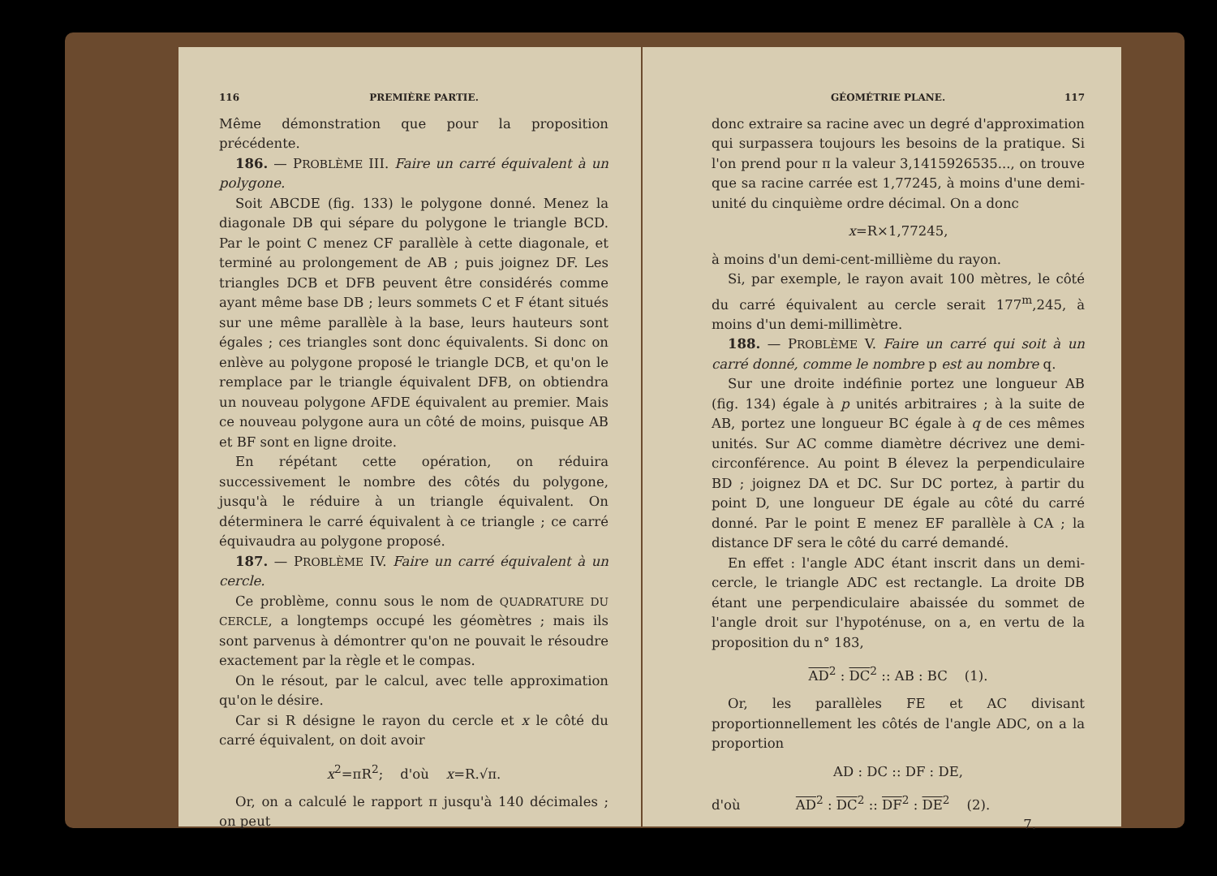116 PREMIÈRE PARTIE.
Même démonstration que pour la proposition précédente.
186. — PROBLÈME III. Faire un carré équivalent à un polygone.
Soit ABCDE (fig. 133) le polygone donné. Menez la diagonale DB qui sépare du polygone le triangle BCD. Par le point C menez CF parallèle à cette diagonale, et terminé au prolongement de AB ; puis joignez DF. Les triangles DCB et DFB peuvent être considérés comme ayant même base DB ; leurs sommets C et F étant situés sur une même parallèle à la base, leurs hauteurs sont égales ; ces triangles sont donc équivalents. Si donc on enlève au polygone proposé le triangle DCB, et qu'on le remplace par le triangle équivalent DFB, on obtiendra un nouveau polygone AFDE équivalent au premier. Mais ce nouveau polygone aura un côté de moins, puisque AB et BF sont en ligne droite.
En répétant cette opération, on réduira successivement le nombre des côtés du polygone, jusqu'à le réduire à un triangle équivalent. On déterminera le carré équivalent à ce triangle ; ce carré équivaudra au polygone proposé.
187. — PROBLÈME IV. Faire un carré équivalent à un cercle.
Ce problème, connu sous le nom de QUADRATURE DU CERCLE, a longtemps occupé les géomètres ; mais ils sont parvenus à démontrer qu'on ne pouvait le résoudre exactement par la règle et le compas.
On le résout, par le calcul, avec telle approximation qu'on le désire.
Car si R désigne le rayon du cercle et x le côté du carré équivalent, on doit avoir
x<sup>2</sup>=πR<sup>2</sup>; d'où x=R.√π.
Or, on a calculé le rapport π jusqu'à 140 décimales ; on peut
GÉOMÉTRIE PLANE. 117
donc extraire sa racine avec un degré d'approximation qui surpassera toujours les besoins de la pratique. Si l'on prend pour π la valeur 3,1415926535..., on trouve que sa racine carrée est 1,77245, à moins d'une demi-unité du cinquième ordre décimal. On a donc
x=R×1,77245,
à moins d'un demi-cent-millième du rayon.
Si, par exemple, le rayon avait 100 mètres, le côté du carré équivalent au cercle serait 177<sup>m</sup>,245, à moins d'un demi-millimètre.
188. — PROBLÈME V. Faire un carré qui soit à un carré donné, comme le nombre p est au nombre q.
Sur une droite indéfinie portez une longueur AB (fig. 134) égale à p unités arbitraires ; à la suite de AB, portez une longueur BC égale à q de ces mêmes unités. Sur AC comme diamètre décrivez une demi-circonférence. Au point B élevez la perpendiculaire BD ; joignez DA et DC. Sur DC portez, à partir du point D, une longueur DE égale au côté du carré donné. Par le point E menez EF parallèle à CA ; la distance DF sera le côté du carré demandé.
En effet : l'angle ADC étant inscrit dans un demi-cercle, le triangle ADC est rectangle. La droite DB étant une perpendiculaire abaissée du sommet de l'angle droit sur l'hypoténuse, on a, en vertu de la proposition du n° 183,
AD<sup>2</sup> : DC<sup>2</sup> :: AB : BC (1).
Or, les parallèles FE et AC divisant proportionnellement les côtés de l'angle ADC, on a la proportion
AD : DC :: DF : DE,
d'où AD<sup>2</sup> : DC<sup>2</sup> :: DF<sup>2</sup> : DE<sup>2</sup> (2).
7.